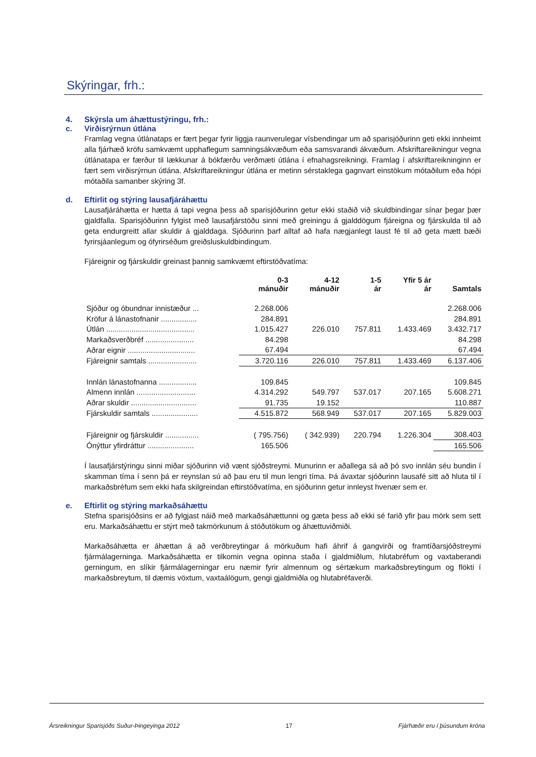Skýringar, frh.:
4. Skýrsla um áhættustýringu, frh.:
c. Virðisrýrnun útlána
Framlag vegna útlánataps er fært þegar fyrir liggja raunverulegar vísbendingar um að sparisjóðurinn geti ekki innheimt alla fjárhæð kröfu samkvæmt upphaflegum samningsákvæðum eða samsvarandi ákvæðum. Afskriftareikningur vegna útlánatapa er færður til lækkunar á bókfærðu verðmæti útlána í efnahagsreikningi. Framlag í afskriftareikninginn er fært sem virðisrýrnun útlána. Afskriftareikningur útlána er metinn sérstaklega gagnvart einstökum mótaðilum eða hópi mótaðila samanber skýring 3f.
d. Eftirlit og stýring lausafjáráhættu
Lausafjáráhætta er hætta á tapi vegna þess að sparisjóðurinn getur ekki staðið við skuldbindingar sínar þegar þær gjaldfalla. Sparisjóðurinn fylgist með lausafjárstöðu sinni með greiningu á gjalddögum fjáreigna og fjárskulda til að geta endurgreitt allar skuldir á gjalddaga. Sjóðurinn þarf alltaf að hafa nægjanlegt laust fé til að geta mætt bæði fyrirsjáanlegum og ófyrirséðum greiðsluskuldbindingum.
Fjáreignir og fjárskuldir greinast þannig samkvæmt eftirstöðvatíma:
| | 0-3 mánuðir | 4-12 mánuðir | 1-5 ár | Yfir 5 ár ár | Samtals |
| --- | --- | --- | --- | --- | --- |
| Sjóður og óbundnar innistæður ... | 2.268.006 | | | | 2.268.006 |
| Kröfur á lánastofnanir ................. | 284.891 | | | | 284.891 |
| Útlán .......................................... | 1.015.427 | 226.010 | 757.811 | 1.433.469 | 3.432.717 |
| Markaðsverðbréf ....................... | 84.298 | | | | 84.298 |
| Aðrar eignir ................................ | 67.494 | | | | 67.494 |
| Fjáreignir samtals ....................... | 3.720.116 | 226.010 | 757.811 | 1.433.469 | 6.137.406 |
| Innlán lánastofnanna .................. | 109.845 | | | | 109.845 |
| Almenn innlán ............................ | 4.314.292 | 549.797 | 537.017 | 207.165 | 5.608.271 |
| Aðrar skuldir ............................... | 91.735 | 19.152 | | | 110.887 |
| Fjárskuldir samtals ...................... | 4.515.872 | 568.949 | 537.017 | 207.165 | 5.829.003 |
| Fjáreignir og fjárskuldir ................ | ( 795.756) | ( 342.939) | 220.794 | 1.226.304 | 308.403 |
| Ónýttur yfirdráttur ...................... | 165.506 | | | | 165.506 |
Í lausafjárstýringu sinni miðar sjóðurinn við vænt sjóðstreymi. Munurinn er aðallega sá að þó svo innlán séu bundin í skamman tíma í senn þá er reynslan sú að þau eru til mun lengri tíma. Þá ávaxtar sjóðurinn lausafé sitt að hluta til í markaðsbréfum sem ekki hafa skilgreindan eftirstöðvatíma, en sjóðurinn getur innleyst hvenær sem er.
e. Eftirlit og stýring markaðsáhættu
Stefna sparisjóðsins er að fylgjast náið með markaðsáhættunni og gæta þess að ekki sé farið yfir þau mörk sem sett eru. Markaðsáhættu er stýrt með takmörkunum á stöðutökum og áhættuviðmiði.
Markaðsáhætta er áhættan á að verðbreytingar á mörkuðum hafi áhrif á gangvirði og framtíðarsjóðstreymi fjármálagerninga. Markaðsáhætta er tilkomin vegna opinna staða í gjaldmiðlum, hlutabréfum og vaxtaberandi gerningum, en slíkir fjármálagerningar eru næmir fyrir almennum og sértækum markaðsbreytingum og flökti í markaðsbreytum, til dæmis vöxtum, vaxtaálögum, gengi gjaldmiðla og hlutabréfaverði.
Ársreikningur Sparisjóðs Suður-Þingeyinga 2012 17 Fjárhæðir eru í þúsundum króna